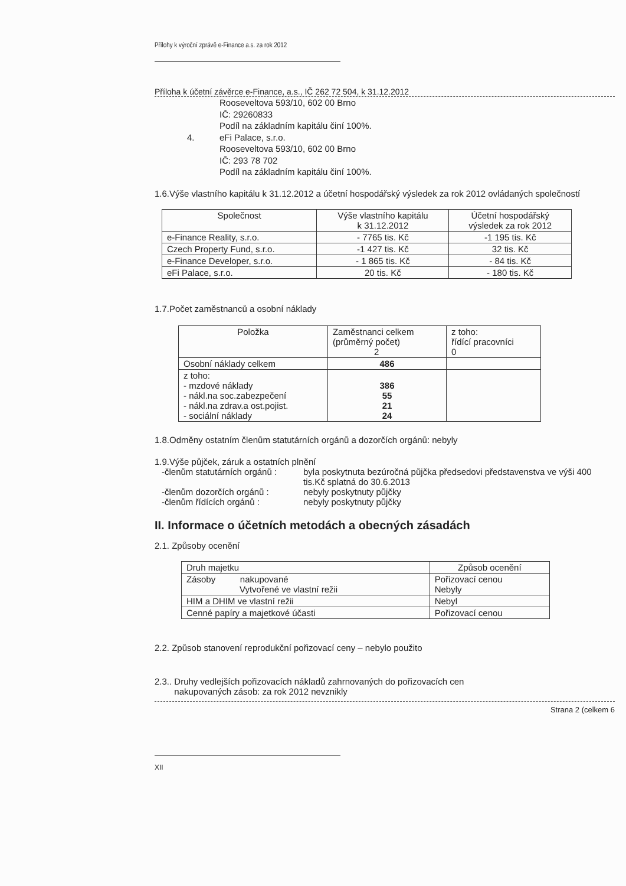Přílohy k výroční zprávě e-Finance a.s. za rok 2012
Příloha k účetní závěrce e-Finance, a.s., IČ 262 72 504, k 31.12.2012
Rooseveltova 593/10, 602 00 Brno
IČ: 29260833
Podíl na základním kapitálu činí 100%.
4. eFi Palace, s.r.o.
Rooseveltova 593/10, 602 00 Brno
IČ: 293 78 702
Podíl na základním kapitálu činí 100%.
1.6.Výše vlastního kapitálu k 31.12.2012 a účetní hospodářský výsledek za rok 2012 ovládaných společností
| Společnost | Výše vlastního kapitálu k 31.12.2012 | Účetní hospodářský výsledek za rok 2012 |
| --- | --- | --- |
| e-Finance Reality, s.r.o. | - 7765 tis. Kč | -1 195 tis. Kč |
| Czech Property Fund, s.r.o. | -1 427 tis. Kč | 32 tis. Kč |
| e-Finance Developer, s.r.o. | - 1 865 tis. Kč | - 84 tis. Kč |
| eFi Palace, s.r.o. | 20 tis. Kč | - 180 tis. Kč |
1.7.Počet zaměstnanců a osobní náklady
| Položka | Zaměstnanci celkem (průměrný počet) 2 | z toho: řídící pracovníci 0 |
| --- | --- | --- |
| Osobní náklady celkem | 486 | |
| z toho: - mzdové náklady - nákl.na soc.zabezpečení - nákl.na zdrav.a ost.pojist. - sociální náklady | 386 55 21 24 | |
1.8.Odměny ostatním členům statutárních orgánů a dozorčích orgánů: nebyly
1.9.Výše půjček, záruk a ostatních plnění
| -členům statutárních orgánů : | byla poskytnuta bezúročná půjčka předsedovi představenstva ve výši 400 tis.Kč splatná do 30.6.2013 |
| -členům dozorčích orgánů : | nebyly poskytnuty půjčky |
| -členům řídících orgánů : | nebyly poskytnuty půjčky |
II. Informace o účetních metodách a obecných zásadách
2.1. Způsoby ocenění
| Druh majetku | Způsob ocenění |
| --- | --- |
| Zásoby nakupované Vytvořené ve vlastní režii | Pořizovací cenou Nebyly |
| HIM a DHIM ve vlastní režii | Nebyl |
| Cenné papíry a majetkové účasti | Pořizovací cenou |
2.2. Způsob stanovení reprodukční pořizovací ceny – nebylo použito
2.3.. Druhy vedlejších pořizovacích nákladů zahrnovaných do pořizovacích cen
nakupovaných zásob: za rok 2012 nevznikly
Strana 2 (celkem 6
XII